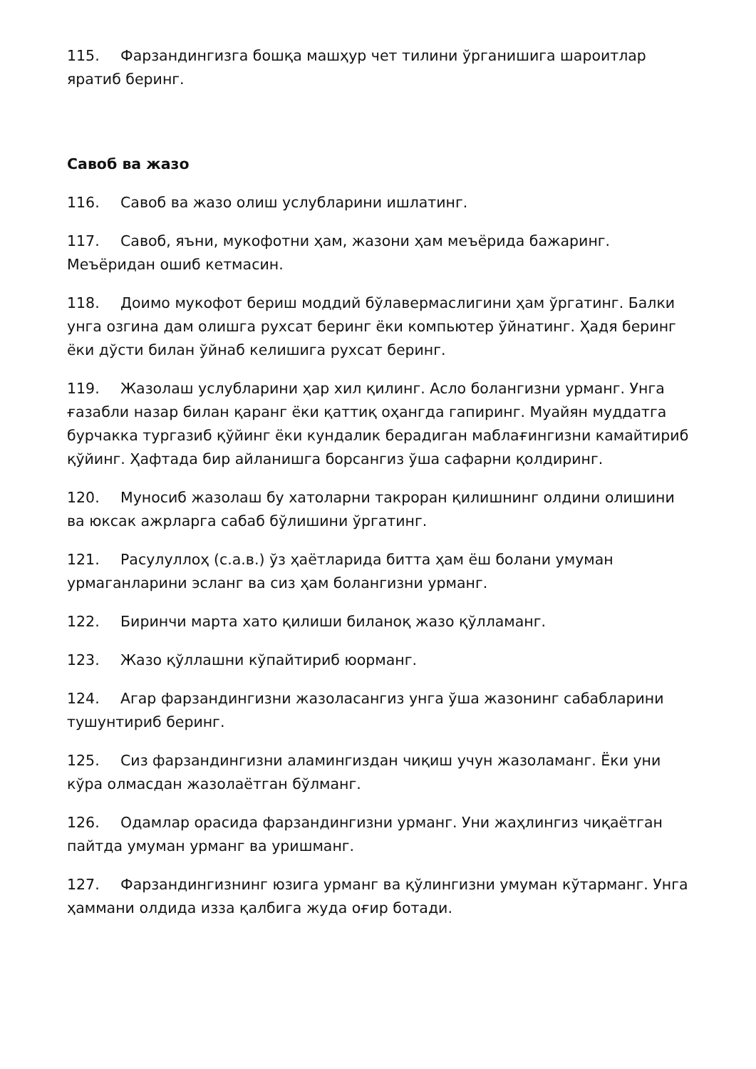115. Фарзандингизга бошқа машҳур чет тилини ўрганишига шароитлар яратиб беринг.
Савоб ва жазо
116. Савоб ва жазо олиш услубларини ишлатинг.
117. Савоб, яъни, мукофотни ҳам, жазони ҳам меъёрида бажаринг. Меъёридан ошиб кетмасин.
118. Доимо мукофот бериш моддий бўлавермаслигини ҳам ўргатинг. Балки унга озгина дам олишга рухсат беринг ёки компьютер ўйнатинг. Ҳадя беринг ёки дўсти билан ўйнаб келишига рухсат беринг.
119. Жазолаш услубларини ҳар хил қилинг. Асло болангизни урманг. Унга ғазабли назар билан қаранг ёки қаттиқ оҳангда гапиринг. Муайян муддатга бурчакка тургазиб қўйинг ёки кундалик берадиган маблағингизни камайтириб қўйинг. Ҳафтада бир айланишга борсангиз ўша сафарни қолдиринг.
120. Муносиб жазолаш бу хатоларни такроран қилишнинг олдини олишини ва юксак ажрларга сабаб бўлишини ўргатинг.
121. Расулуллоҳ (с.а.в.) ўз ҳаётларида битта ҳам ёш болани умуман урмаганларини эсланг ва сиз ҳам болангизни урманг.
122. Биринчи марта хато қилиши биланоқ жазо қўлламанг.
123. Жазо қўллашни кўпайтириб юорманг.
124. Агар фарзандингизни жазоласангиз унга ўша жазонинг сабабларини тушунтириб беринг.
125. Сиз фарзандингизни аламингиздан чиқиш учун жазоламанг. Ёки уни кўра олмасдан жазолаётган бўлманг.
126. Одамлар орасида фарзандингизни урманг. Уни жаҳлингиз чиқаётган пайтда умуман урманг ва уришманг.
127. Фарзандингизнинг юзига урманг ва қўлингизни умуман кўтарманг. Унга ҳаммани олдида изза қалбига жуда оғир ботади.